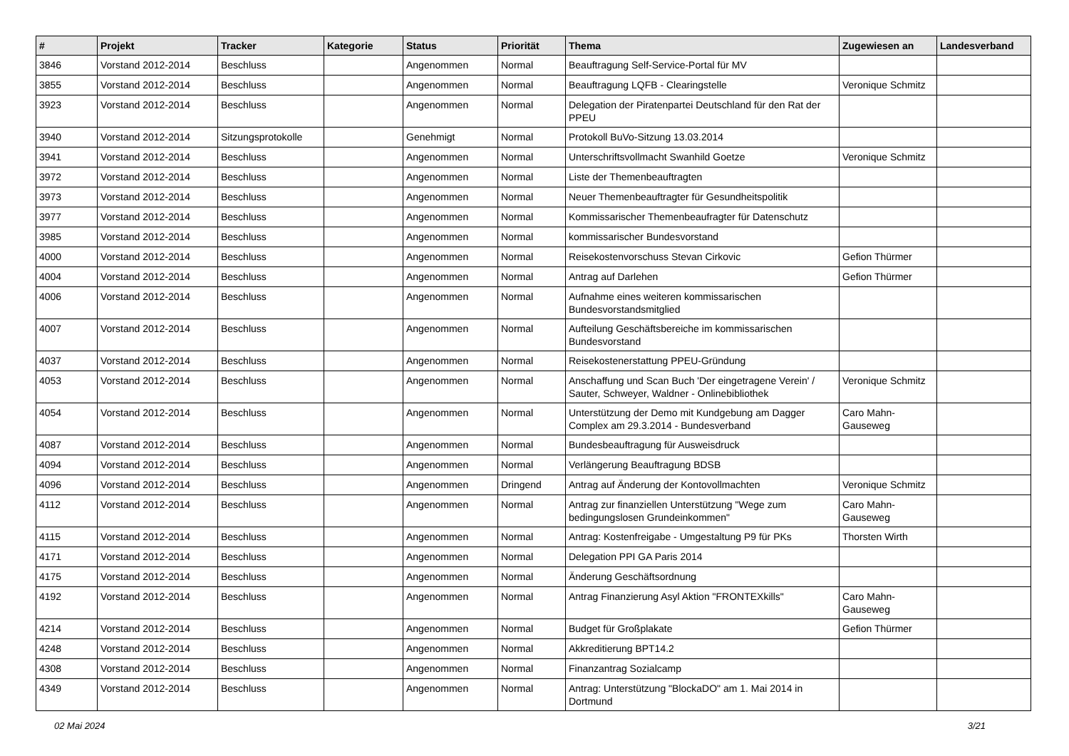| # | Projekt | Tracker | Kategorie | Status | Priorität | Thema | Zugewiesen an | Landesverband |
| --- | --- | --- | --- | --- | --- | --- | --- | --- |
| 3846 | Vorstand 2012-2014 | Beschluss | | Angenommen | Normal | Beauftragung Self-Service-Portal für MV | | |
| 3855 | Vorstand 2012-2014 | Beschluss | | Angenommen | Normal | Beauftragung LQFB - Clearingstelle | Veronique Schmitz | |
| 3923 | Vorstand 2012-2014 | Beschluss | | Angenommen | Normal | Delegation der Piratenpartei Deutschland für den Rat der PPEU | | |
| 3940 | Vorstand 2012-2014 | Sitzungsprotokolle | | Genehmigt | Normal | Protokoll BuVo-Sitzung 13.03.2014 | | |
| 3941 | Vorstand 2012-2014 | Beschluss | | Angenommen | Normal | Unterschriftsvollmacht Swanhild Goetze | Veronique Schmitz | |
| 3972 | Vorstand 2012-2014 | Beschluss | | Angenommen | Normal | Liste der Themenbeauftragten | | |
| 3973 | Vorstand 2012-2014 | Beschluss | | Angenommen | Normal | Neuer Themenbeauftragter für Gesundheitspolitik | | |
| 3977 | Vorstand 2012-2014 | Beschluss | | Angenommen | Normal | Kommissarischer Themenbeaufragter für Datenschutz | | |
| 3985 | Vorstand 2012-2014 | Beschluss | | Angenommen | Normal | kommissarischer Bundesvorstand | | |
| 4000 | Vorstand 2012-2014 | Beschluss | | Angenommen | Normal | Reisekostenvorschuss Stevan Cirkovic | Gefion Thürmer | |
| 4004 | Vorstand 2012-2014 | Beschluss | | Angenommen | Normal | Antrag auf Darlehen | Gefion Thürmer | |
| 4006 | Vorstand 2012-2014 | Beschluss | | Angenommen | Normal | Aufnahme eines weiteren kommissarischen Bundesvorstandsmitglied | | |
| 4007 | Vorstand 2012-2014 | Beschluss | | Angenommen | Normal | Aufteilung Geschäftsbereiche im kommissarischen Bundesvorstand | | |
| 4037 | Vorstand 2012-2014 | Beschluss | | Angenommen | Normal | Reisekostenerstattung PPEU-Gründung | | |
| 4053 | Vorstand 2012-2014 | Beschluss | | Angenommen | Normal | Anschaffung und Scan Buch 'Der eingetragene Verein' / Sauter, Schweyer, Waldner - Onlinebibliothek | Veronique Schmitz | |
| 4054 | Vorstand 2012-2014 | Beschluss | | Angenommen | Normal | Unterstützung der Demo mit Kundgebung am Dagger Complex am 29.3.2014 - Bundesverband | Caro Mahn-Gauseweg | |
| 4087 | Vorstand 2012-2014 | Beschluss | | Angenommen | Normal | Bundesbeauftragung für Ausweisdruck | | |
| 4094 | Vorstand 2012-2014 | Beschluss | | Angenommen | Normal | Verlängerung Beauftragung BDSB | | |
| 4096 | Vorstand 2012-2014 | Beschluss | | Angenommen | Dringend | Antrag auf Änderung der Kontovollmachten | Veronique Schmitz | |
| 4112 | Vorstand 2012-2014 | Beschluss | | Angenommen | Normal | Antrag zur finanziellen Unterstützung "Wege zum bedingungslosen Grundeinkommen" | Caro Mahn-Gauseweg | |
| 4115 | Vorstand 2012-2014 | Beschluss | | Angenommen | Normal | Antrag: Kostenfreigabe - Umgestaltung P9 für PKs | Thorsten Wirth | |
| 4171 | Vorstand 2012-2014 | Beschluss | | Angenommen | Normal | Delegation PPI GA Paris 2014 | | |
| 4175 | Vorstand 2012-2014 | Beschluss | | Angenommen | Normal | Änderung Geschäftsordnung | | |
| 4192 | Vorstand 2012-2014 | Beschluss | | Angenommen | Normal | Antrag Finanzierung Asyl Aktion "FRONTEXkills" | Caro Mahn-Gauseweg | |
| 4214 | Vorstand 2012-2014 | Beschluss | | Angenommen | Normal | Budget für Großplakate | Gefion Thürmer | |
| 4248 | Vorstand 2012-2014 | Beschluss | | Angenommen | Normal | Akkreditierung BPT14.2 | | |
| 4308 | Vorstand 2012-2014 | Beschluss | | Angenommen | Normal | Finanzantrag Sozialcamp | | |
| 4349 | Vorstand 2012-2014 | Beschluss | | Angenommen | Normal | Antrag: Unterstützung "BlockaDO" am 1. Mai 2014 in Dortmund | | |
02 Mai 2024 3/21